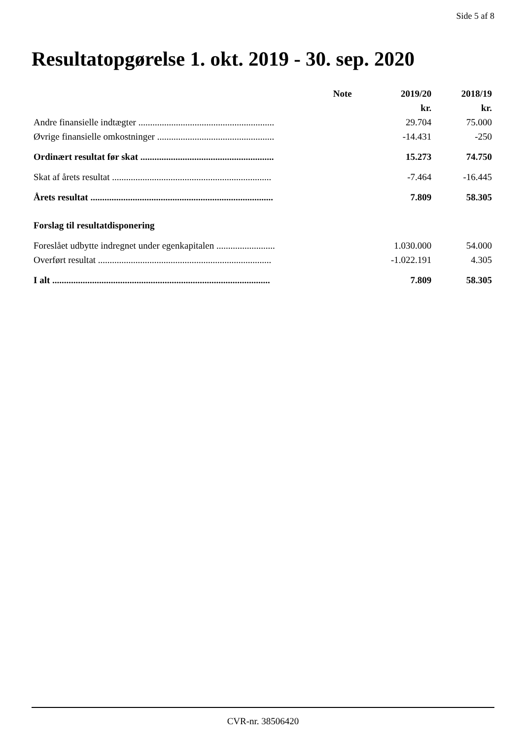Side 5 af 8
Resultatopgørelse 1. okt. 2019 - 30. sep. 2020
| | Note | 2019/20 | 2018/19 |
| --- | --- | --- | --- |
| | | kr. | kr. |
| Andre finansielle indtægter .......................................................... | | 29.704 | 75.000 |
| Øvrige finansielle omkostninger .................................................. | | -14.431 | -250 |
| Ordinært resultat før skat ......................................................... | | 15.273 | 74.750 |
| Skat af årets resultat .................................................................... | | -7.464 | -16.445 |
| Årets resultat .............................................................................. | | 7.809 | 58.305 |
| Forslag til resultatdisponering | | | |
| Foreslået udbytte indregnet under egenkapitalen ......................... | | 1.030.000 | 54.000 |
| Overført resultat .......................................................................... | | -1.022.191 | 4.305 |
| I alt ............................................................................................. | | 7.809 | 58.305 |
CVR-nr. 38506420